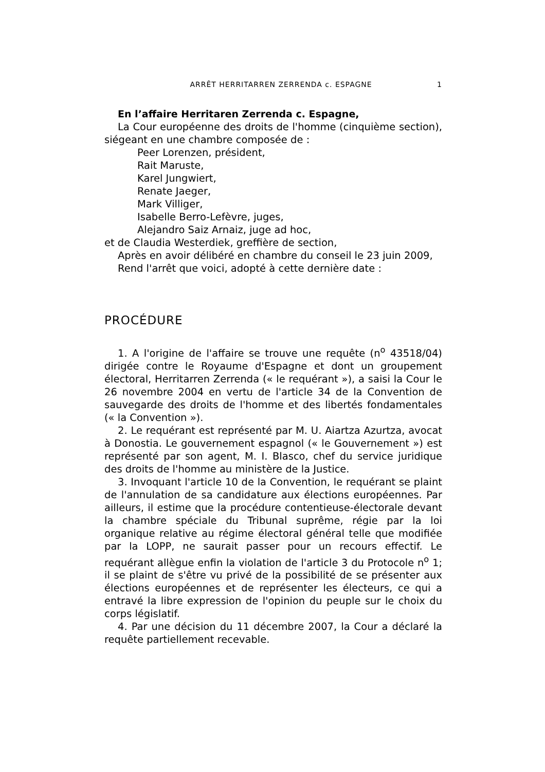ARRÊT HERRITARREN ZERRENDA c. ESPAGNE 1
En l’affaire Herritaren Zerrenda c. Espagne,
La Cour européenne des droits de l'homme (cinquième section), siégeant en une chambre composée de :
Peer Lorenzen, président,
Rait Maruste,
Karel Jungwiert,
Renate Jaeger,
Mark Villiger,
Isabelle Berro-Lefèvre, juges,
Alejandro Saiz Arnaiz, juge ad hoc,
et de Claudia Westerdiek, greffière de section,
Après en avoir délibéré en chambre du conseil le 23 juin 2009,
Rend l'arrêt que voici, adopté à cette dernière date :
PROCÉDURE
1. A l'origine de l'affaire se trouve une requête (n<sup>o</sup> 43518/04) dirigée contre le Royaume d'Espagne et dont un groupement électoral, Herritarren Zerrenda (« le requérant »), a saisi la Cour le 26 novembre 2004 en vertu de l'article 34 de la Convention de sauvegarde des droits de l'homme et des libertés fondamentales (« la Convention »).
2. Le requérant est représenté par M. U. Aiartza Azurtza, avocat à Donostia. Le gouvernement espagnol (« le Gouvernement ») est représenté par son agent, M. I. Blasco, chef du service juridique des droits de l'homme au ministère de la Justice.
3. Invoquant l'article 10 de la Convention, le requérant se plaint de l'annulation de sa candidature aux élections européennes. Par ailleurs, il estime que la procédure contentieuse-électorale devant la chambre spéciale du Tribunal suprême, régie par la loi organique relative au régime électoral général telle que modifiée par la LOPP, ne saurait passer pour un recours effectif. Le requérant allègue enfin la violation de l'article 3 du Protocole n<sup>o</sup> 1; il se plaint de s'être vu privé de la possibilité de se présenter aux élections européennes et de représenter les électeurs, ce qui a entravé la libre expression de l'opinion du peuple sur le choix du corps législatif.
4. Par une décision du 11 décembre 2007, la Cour a déclaré la requête partiellement recevable.